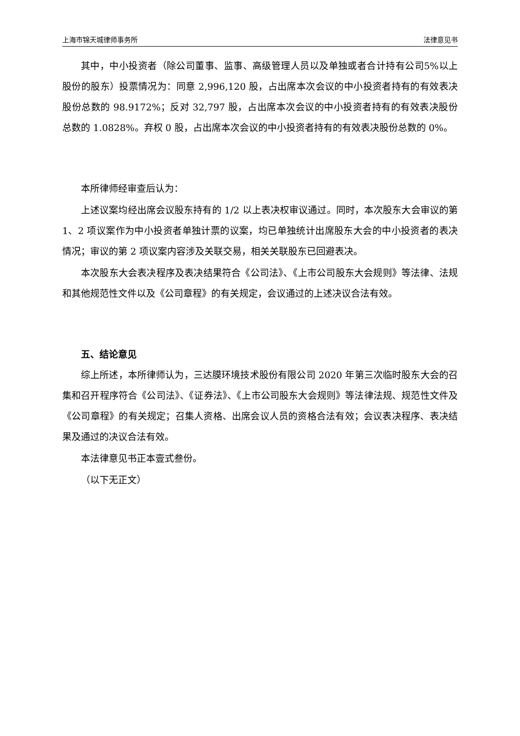上海市锦天城律师事务所 法律意见书
其中，中小投资者（除公司董事、监事、高级管理人员以及单独或者合计持有公司5%以上股份的股东）投票情况为：同意 2,996,120 股，占出席本次会议的中小投资者持有的有效表决股份总数的 98.9172%；反对 32,797 股，占出席本次会议的中小投资者持有的有效表决股份总数的 1.0828%。弃权 0 股，占出席本次会议的中小投资者持有的有效表决股份总数的 0%。
本所律师经审查后认为：
上述议案均经出席会议股东持有的 1/2 以上表决权审议通过。同时，本次股东大会审议的第 1、2 项议案作为中小投资者单独计票的议案，均已单独统计出席股东大会的中小投资者的表决情况；审议的第 2 项议案内容涉及关联交易，相关关联股东已回避表决。
本次股东大会表决程序及表决结果符合《公司法》、《上市公司股东大会规则》等法律、法规和其他规范性文件以及《公司章程》的有关规定，会议通过的上述决议合法有效。
五、结论意见
综上所述，本所律师认为，三达膜环境技术股份有限公司 2020 年第三次临时股东大会的召集和召开程序符合《公司法》、《证券法》、《上市公司股东大会规则》等法律法规、规范性文件及《公司章程》的有关规定；召集人资格、出席会议人员的资格合法有效；会议表决程序、表决结果及通过的决议合法有效。
本法律意见书正本壹式叁份。
（以下无正文）